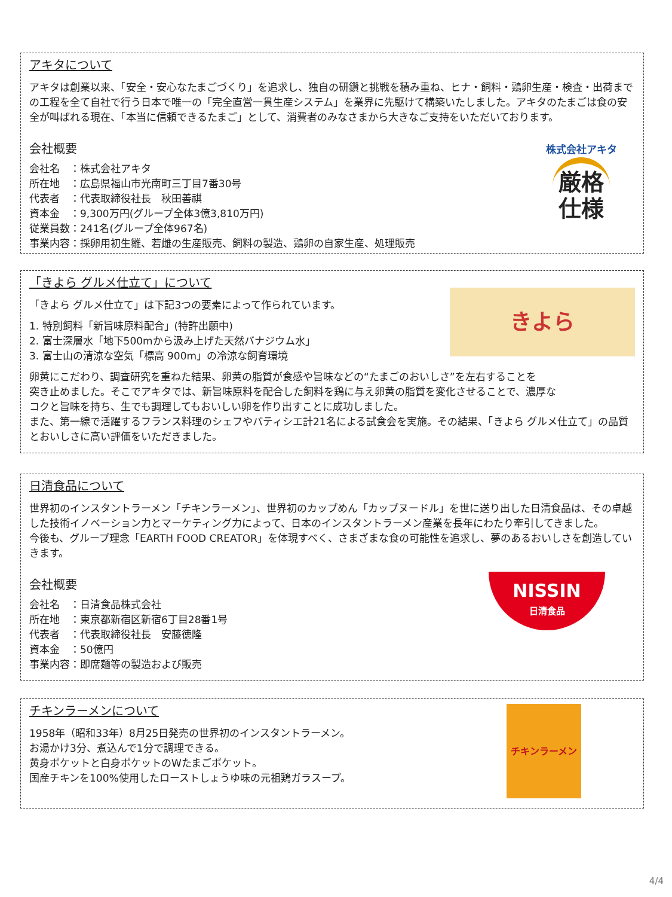アキタについて
アキタは創業以来、「安全・安心なたまごづくり」を追求し、独自の研鑽と挑戦を積み重ね、ヒナ・飼料・鶏卵生産・検査・出荷までの工程を全て自社で行う日本で唯一の「完全直営一貫生産システム」を業界に先駆けて構築いたしました。アキタのたまごは食の安全が叫ばれる現在、「本当に信頼できるたまご」として、消費者のみなさまから大きなご支持をいただいております。
会社概要
会社名　：株式会社アキタ
所在地　：広島県福山市光南町三丁目7番30号
代表者　：代表取締役社長　秋田善祺
資本金　：9,300万円(グループ全体3億3,810万円)
従業員数：241名(グループ全体967名)
事業内容：採卵用初生雛、若雌の生産販売、飼料の製造、鶏卵の自家生産、処理販売
株式会社アキタ
厳格
仕様
「きよら グルメ仕立て」について
「きよら グルメ仕立て」は下記3つの要素によって作られています。
1. 特別飼料「新旨味原料配合」(特許出願中)
2. 富士深層水「地下500mから汲み上げた天然バナジウム水」
3. 富士山の清涼な空気「標高 900m」の冷涼な飼育環境
きよら
卵黄にこだわり、調査研究を重ねた結果、卵黄の脂質が食感や旨味などの“たまごのおいしさ”を左右することを
突き止めました。そこでアキタでは、新旨味原料を配合した飼料を鶏に与え卵黄の脂質を変化させることで、濃厚な
コクと旨味を持ち、生でも調理してもおいしい卵を作り出すことに成功しました。
また、第一線で活躍するフランス料理のシェフやパティシエ計21名による試食会を実施。その結果、「きよら グルメ仕立て」の品質とおいしさに高い評価をいただきました。
日清食品について
世界初のインスタントラーメン「チキンラーメン」、世界初のカップめん「カップヌードル」を世に送り出した日清食品は、その卓越した技術イノベーション力とマーケティング力によって、日本のインスタントラーメン産業を長年にわたり牽引してきました。
今後も、グループ理念「EARTH FOOD CREATOR」を体現すべく、さまざまな食の可能性を追求し、夢のあるおいしさを創造していきます。
会社概要
会社名　：日清食品株式会社
所在地　：東京都新宿区新宿6丁目28番1号
代表者　：代表取締役社長　安藤徳隆
資本金　：50億円
事業内容：即席麺等の製造および販売
NISSIN
日清食品
チキンラーメンについて
1958年（昭和33年）8月25日発売の世界初のインスタントラーメン。
お湯かけ3分、煮込んで1分で調理できる。
黄身ポケットと白身ポケットのWたまごポケット。
国産チキンを100%使用したローストしょうゆ味の元祖鶏ガラスープ。
チキンラーメン
4/4